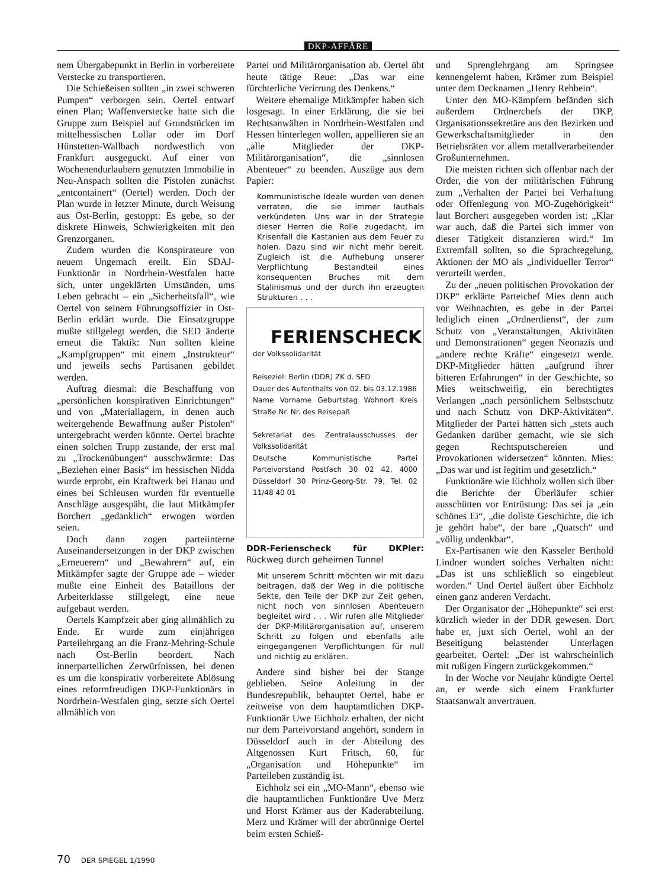DKP-AFFÄRE
nem Übergabepunkt in Berlin in vorbereitete Verstecke zu transportieren.
Die Schießeisen sollten „in zwei schweren Pumpen“ verborgen sein. Oertel entwarf einen Plan; Waffenverstecke hatte sich die Gruppe zum Beispiel auf Grundstücken im mittelhessischen Lollar oder im Dorf Hünstetten-Wallbach nordwestlich von Frankfurt ausgeguckt. Auf einer von Wochenendurlaubern genutzten Immobilie in Neu-Anspach sollten die Pistolen zunächst „entcontainert“ (Oertel) werden. Doch der Plan wurde in letzter Minute, durch Weisung aus Ost-Berlin, gestoppt: Es gebe, so der diskrete Hinweis, Schwierigkeiten mit den Grenzorganen.
Zudem wurden die Konspirateure von neuem Ungemach ereilt. Ein SDAJ-Funktionär in Nordrhein-Westfalen hatte sich, unter ungeklärten Umständen, ums Leben gebracht – ein „Sicherheitsfall“, wie Oertel von seinem Führungsoffizier in Ost-Berlin erklärt wurde. Die Einsatzgruppe mußte stillgelegt werden, die SED änderte erneut die Taktik: Nun sollten kleine „Kampfgruppen“ mit einem „Instrukteur“ und jeweils sechs Partisanen gebildet werden.
Auftrag diesmal: die Beschaffung von „persönlichen konspirativen Einrichtungen“ und von „Materiallagern, in denen auch weitergehende Bewaffnung außer Pistolen“ untergebracht werden könnte. Oertel brachte einen solchen Trupp zustande, der erst mal zu „Trockenübungen“ ausschwärmte: Das „Beziehen einer Basis“ im hessischen Nidda wurde erprobt, ein Kraftwerk bei Hanau und eines bei Schleusen wurden für eventuelle Anschläge ausgespäht, die laut Mitkämpfer Borchert „gedanklich“ erwogen worden seien.
Doch dann zogen parteiinterne Auseinandersetzungen in der DKP zwischen „Erneuerern“ und „Bewahrern“ auf, ein Mitkämpfer sagte der Gruppe ade – wieder mußte eine Einheit des Bataillons der Arbeiterklasse stillgelegt, eine neue aufgebaut werden.
Oertels Kampfzeit aber ging allmählich zu Ende. Er wurde zum einjährigen Parteilehrgang an die Franz-Mehring-Schule nach Ost-Berlin beordert. Nach innerparteilichen Zerwürfnissen, bei denen es um die konspirativ vorbereitete Ablösung eines reformfreudigen DKP-Funktionärs in Nordrhein-Westfalen ging, setzte sich Oertel allmählich von
Partei und Militärorganisation ab. Oertel übt heute tätige Reue: „Das war eine fürchterliche Verirrung des Denkens.“
Weitere ehemalige Mitkämpfer haben sich losgesagt. In einer Erklärung, die sie bei Rechtsanwälten in Nordrhein-Westfalen und Hessen hinterlegen wollen, appellieren sie an „alle Mitglieder der DKP-Militärorganisation“, die „sinnlosen Abenteuer“ zu beenden. Auszüge aus dem Papier:
Kommunistische Ideale wurden von denen verraten, die sie immer lauthals verkündeten. Uns war in der Strategie dieser Herren die Rolle zugedacht, im Krisenfall die Kastanien aus dem Feuer zu holen. Dazu sind wir nicht mehr bereit. Zugleich ist die Aufhebung unserer Verpflichtung Bestandteil eines konsequenten Bruches mit dem Stalinismus und der durch ihn erzeugten Strukturen . . .
FERIENSCHECK
der Volkssolidarität
Reiseziel: Berlin (DDR) ZK d. SED
Dauer des Aufenthalts von 02. bis 03.12.1986
Name Vorname Geburtstag Wohnort Kreis Straße Nr. Nr. des Reisepaß
Sekretariat des Zentralausschusses der Volkssolidarität
Deutsche Kommunistische Partei Parteivorstand Postfach 30 02 42, 4000 Düsseldorf 30 Prinz-Georg-Str. 79, Tel. 02 11/48 40 01
DDR-Ferienscheck für DKPler: Rückweg durch geheimen Tunnel
Mit unserem Schritt möchten wir mit dazu beitragen, daß der Weg in die politische Sekte, den Teile der DKP zur Zeit gehen, nicht noch von sinnlosen Abenteuern begleitet wird . . . Wir rufen alle Mitglieder der DKP-Militärorganisation auf, unserem Schritt zu folgen und ebenfalls alle eingegangenen Verpflichtungen für null und nichtig zu erklären.
Andere sind bisher bei der Stange geblieben. Seine Anleitung in der Bundesrepublik, behauptet Oertel, habe er zeitweise von dem hauptamtlichen DKP-Funktionär Uwe Eichholz erhalten, der nicht nur dem Parteivorstand angehört, sondern in Düsseldorf auch in der Abteilung des Altgenossen Kurt Fritsch, 60, für „Organisation und Höhepunkte“ im Parteileben zuständig ist.
Eichholz sei ein „MO-Mann“, ebenso wie die hauptamtlichen Funktionäre Uve Merz und Horst Krämer aus der Kaderabteilung. Merz und Krämer will der abtrünnige Oertel beim ersten Schieß-
und Sprenglehrgang am Springsee kennengelernt haben, Krämer zum Beispiel unter dem Decknamen „Henry Rehbein“.
Unter den MO-Kämpfern befänden sich außerdem Ordnerchefs der DKP, Organisationssekretäre aus den Bezirken und Gewerkschaftsmitglieder in den Betriebsräten vor allem metallverarbeitender Großunternehmen.
Die meisten richten sich offenbar nach der Order, die von der militärischen Führung zum „Verhalten der Partei bei Verhaftung oder Offenlegung von MO-Zugehörigkeit“ laut Borchert ausgegeben worden ist: „Klar war auch, daß die Partei sich immer von dieser Tätigkeit distanzieren wird.“ Im Extremfall sollten, so die Sprachregelung, Aktionen der MO als „individueller Terror“ verurteilt werden.
Zu der „neuen politischen Provokation der DKP“ erklärte Parteichef Mies denn auch vor Weihnachten, es gebe in der Partei lediglich einen „Ordnerdienst“, der zum Schutz von „Veranstaltungen, Aktivitäten und Demonstrationen“ gegen Neonazis und „andere rechte Kräfte“ eingesetzt werde. DKP-Mitglieder hätten „aufgrund ihrer bitteren Erfahrungen“ in der Geschichte, so Mies weitschweifig, ein berechtigtes Verlangen „nach persönlichem Selbstschutz und nach Schutz von DKP-Aktivitäten“. Mitglieder der Partei hätten sich „stets auch Gedanken darüber gemacht, wie sie sich gegen Rechtsputschereien und Provokationen widersetzen“ könnten. Mies: „Das war und ist legitim und gesetzlich.“
Funktionäre wie Eichholz wollen sich über die Berichte der Überläufer schier ausschütten vor Entrüstung: Das sei ja „ein schönes Ei“, „die dollste Geschichte, die ich je gehört habe“, der bare „Quatsch“ und „völlig undenkbar“.
Ex-Partisanen wie den Kasseler Berthold Lindner wundert solches Verhalten nicht: „Das ist uns schließlich so eingebleut worden.“ Und Oertel äußert über Eichholz einen ganz anderen Verdacht.
Der Organisator der „Höhepunkte“ sei erst kürzlich wieder in der DDR gewesen. Dort habe er, juxt sich Oertel, wohl an der Beseitigung belastender Unterlagen gearbeitet. Oertel: „Der ist wahrscheinlich mit rußigen Fingern zurückgekommen.“
In der Woche vor Neujahr kündigte Oertel an, er werde sich einem Frankfurter Staatsanwalt anvertrauen.
70 DER SPIEGEL 1/1990